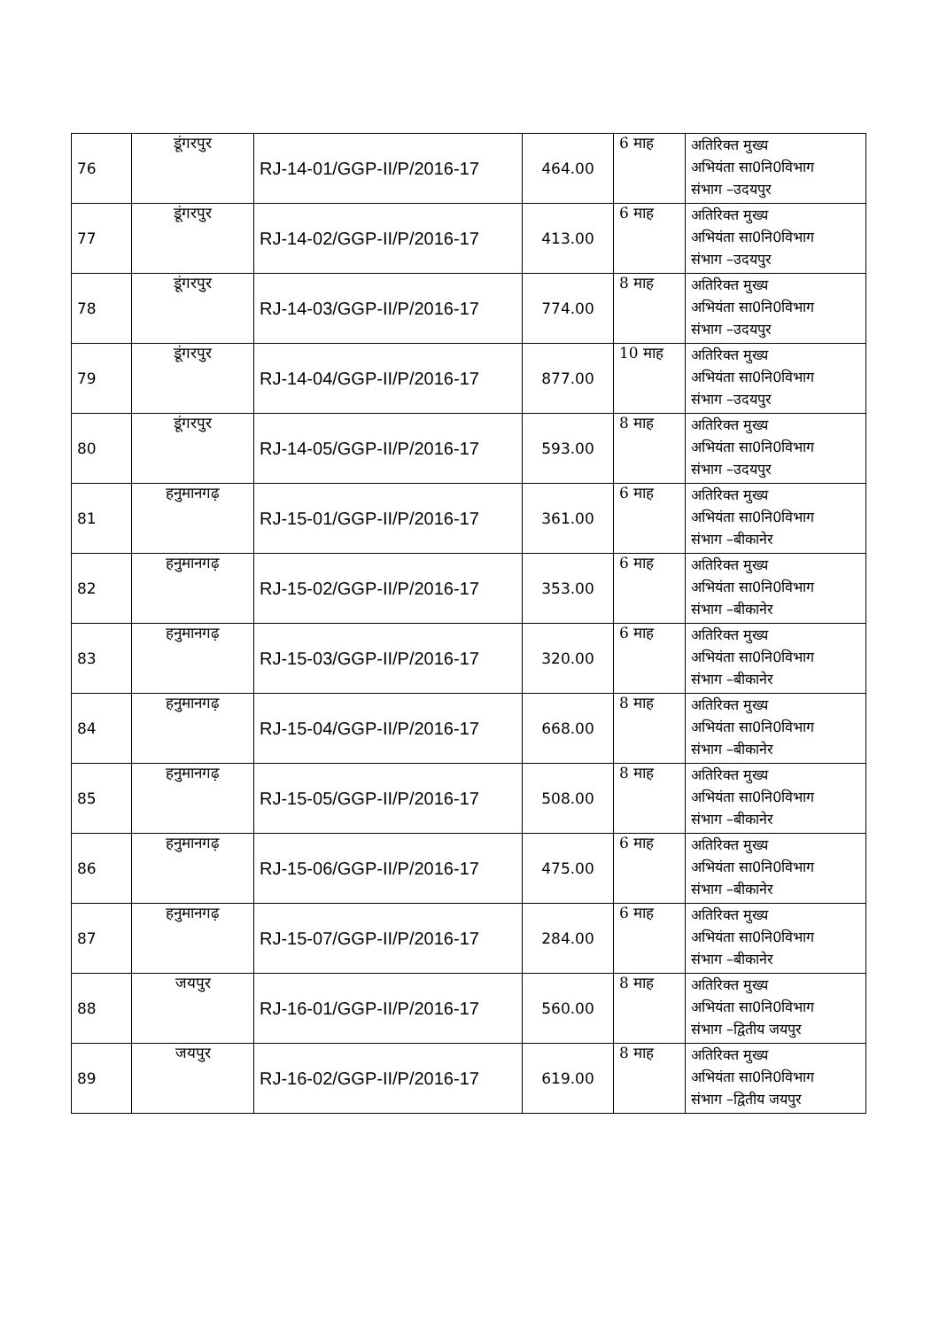| 76 | डूंगरपुर | RJ-14-01/GGP-II/P/2016-17 | 464.00 | 6 माह | अतिरिक्त मुख्य अभियंता सा0नि0विभाग संभाग –उदयपुर |
| 77 | डूंगरपुर | RJ-14-02/GGP-II/P/2016-17 | 413.00 | 6 माह | अतिरिक्त मुख्य अभियंता सा0नि0विभाग संभाग –उदयपुर |
| 78 | डूंगरपुर | RJ-14-03/GGP-II/P/2016-17 | 774.00 | 8 माह | अतिरिक्त मुख्य अभियंता सा0नि0विभाग संभाग –उदयपुर |
| 79 | डूंगरपुर | RJ-14-04/GGP-II/P/2016-17 | 877.00 | 10 माह | अतिरिक्त मुख्य अभियंता सा0नि0विभाग संभाग –उदयपुर |
| 80 | डूंगरपुर | RJ-14-05/GGP-II/P/2016-17 | 593.00 | 8 माह | अतिरिक्त मुख्य अभियंता सा0नि0विभाग संभाग –उदयपुर |
| 81 | हनुमानगढ़ | RJ-15-01/GGP-II/P/2016-17 | 361.00 | 6 माह | अतिरिक्त मुख्य अभियंता सा0नि0विभाग संभाग –बीकानेर |
| 82 | हनुमानगढ़ | RJ-15-02/GGP-II/P/2016-17 | 353.00 | 6 माह | अतिरिक्त मुख्य अभियंता सा0नि0विभाग संभाग –बीकानेर |
| 83 | हनुमानगढ़ | RJ-15-03/GGP-II/P/2016-17 | 320.00 | 6 माह | अतिरिक्त मुख्य अभियंता सा0नि0विभाग संभाग –बीकानेर |
| 84 | हनुमानगढ़ | RJ-15-04/GGP-II/P/2016-17 | 668.00 | 8 माह | अतिरिक्त मुख्य अभियंता सा0नि0विभाग संभाग –बीकानेर |
| 85 | हनुमानगढ़ | RJ-15-05/GGP-II/P/2016-17 | 508.00 | 8 माह | अतिरिक्त मुख्य अभियंता सा0नि0विभाग संभाग –बीकानेर |
| 86 | हनुमानगढ़ | RJ-15-06/GGP-II/P/2016-17 | 475.00 | 6 माह | अतिरिक्त मुख्य अभियंता सा0नि0विभाग संभाग –बीकानेर |
| 87 | हनुमानगढ़ | RJ-15-07/GGP-II/P/2016-17 | 284.00 | 6 माह | अतिरिक्त मुख्य अभियंता सा0नि0विभाग संभाग –बीकानेर |
| 88 | जयपुर | RJ-16-01/GGP-II/P/2016-17 | 560.00 | 8 माह | अतिरिक्त मुख्य अभियंता सा0नि0विभाग संभाग –द्वितीय जयपुर |
| 89 | जयपुर | RJ-16-02/GGP-II/P/2016-17 | 619.00 | 8 माह | अतिरिक्त मुख्य अभियंता सा0नि0विभाग संभाग –द्वितीय जयपुर |